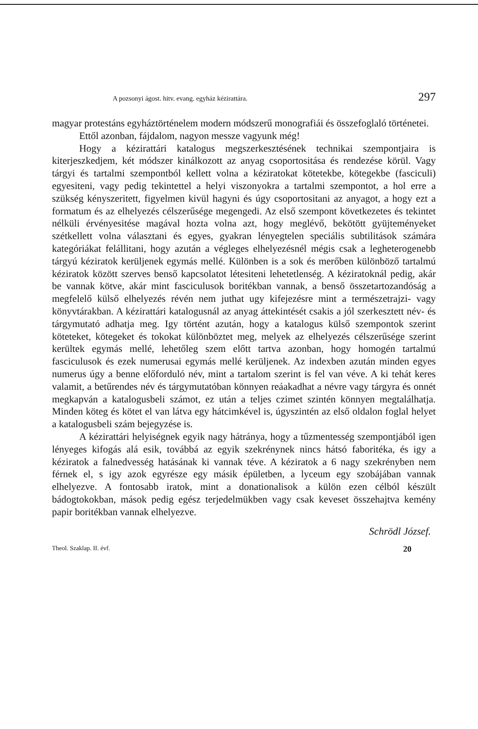A pozsonyi ágost. hitv. evang. egyház kézirattára. 297
magyar protestáns egyháztörténelem modern módszerű monografiái és összefoglaló történetei.
Ettől azonban, fájdalom, nagyon messze vagyunk még!
Hogy a kézirattári katalogus megszerkesztésének technikai szempontjaira is kiterjeszkedjem, két módszer kinálkozott az anyag csoportositása és rendezése körül. Vagy tárgyi és tartalmi szempontból kellett volna a kéziratokat kötetekbe, kötegekbe (fasciculi) egyesiteni, vagy pedig tekintettel a helyi viszonyokra a tartalmi szempontot, a hol erre a szükség kényszeritett, figyelmen kivül hagyni és úgy csoportositani az anyagot, a hogy ezt a formatum és az elhelyezés célszerűsége megengedi. Az első szempont következetes és tekintet nélküli érvényesitése magával hozta volna azt, hogy meglévő, bekötött gyüjteményeket szétkellett volna választani és egyes, gyakran lényegtelen speciális subtilitások számára kategóriákat felállitani, hogy azután a végleges elhelyezésnél mégis csak a legheterogenebb tárgyú kéziratok kerüljenek egymás mellé. Különben is a sok és merőben különböző tartalmú kéziratok között szerves benső kapcsolatot létesiteni lehetetlenség. A kéziratoknál pedig, akár be vannak kötve, akár mint fasciculusok boritékban vannak, a benső összetartozandóság a megfelelő külső elhelyezés révén nem juthat ugy kifejezésre mint a természetrajzi- vagy könyvtárakban. A kézirattári katalogusnál az anyag áttekintését csakis a jól szerkesztett név- és tárgymutató adhatja meg. Igy történt azután, hogy a katalogus külső szempontok szerint köteteket, kötegeket és tokokat különböztet meg, melyek az elhelyezés célszerűsége szerint kerültek egymás mellé, lehetőleg szem előtt tartva azonban, hogy homogén tartalmú fasciculusok és ezek numerusai egymás mellé kerüljenek. Az indexben azután minden egyes numerus úgy a benne előforduló név, mint a tartalom szerint is fel van véve. A ki tehát keres valamit, a betűrendes név és tárgymutatóban könnyen reáakadhat a névre vagy tárgyra és onnét megkapván a katalogusbeli számot, ez után a teljes czimet szintén könnyen megtalálhatja. Minden köteg és kötet el van látva egy hátcimkével is, úgyszintén az első oldalon foglal helyet a katalogusbeli szám bejegyzése is.
A kézirattári helyiségnek egyik nagy hátránya, hogy a tűzmentesség szempontjából igen lényeges kifogás alá esik, továbbá az egyik szekrénynek nincs hátsó faboritéka, és igy a kéziratok a falnedvesség hatásának ki vannak téve. A kéziratok a 6 nagy szekrényben nem férnek el, s igy azok egyrésze egy másik épületben, a lyceum egy szobájában vannak elhelyezve. A fontosabb iratok, mint a donationalisok a külön ezen célból készült bádogtokokban, mások pedig egész terjedelmükben vagy csak keveset összehajtva kemény papir boritékban vannak elhelyezve.
Schrödl József.
Theol. Szaklap. II. évf. 20